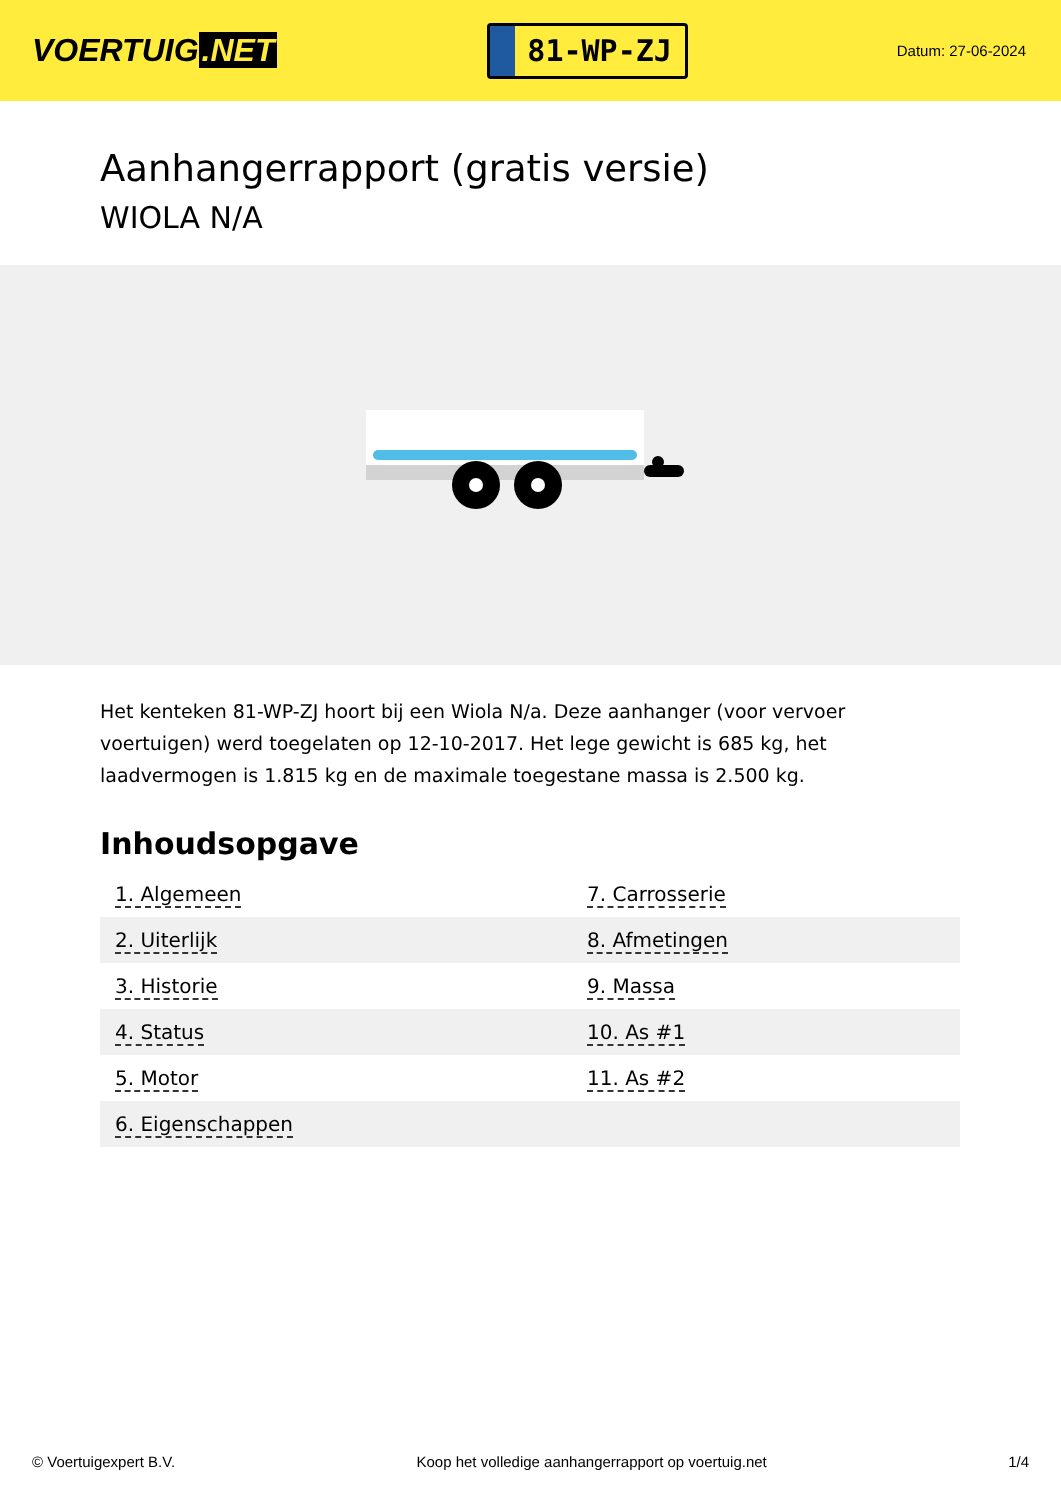VOERTUIG.NET
81-WP-ZJ
Datum: 27-06-2024
Aanhangerrapport (gratis versie)
WIOLA N/A
Het kenteken 81-WP-ZJ hoort bij een Wiola N/a. Deze aanhanger (voor vervoer voertuigen) werd toegelaten op 12-10-2017. Het lege gewicht is 685 kg, het laadvermogen is 1.815 kg en de maximale toegestane massa is 2.500 kg.
Inhoudsopgave
| 1. Algemeen | 7. Carrosserie |
| 2. Uiterlijk | 8. Afmetingen |
| 3. Historie | 9. Massa |
| 4. Status | 10. As #1 |
| 5. Motor | 11. As #2 |
| 6. Eigenschappen | |
© Voertuigexpert B.V. Koop het volledige aanhangerrapport op voertuig.net 1/4